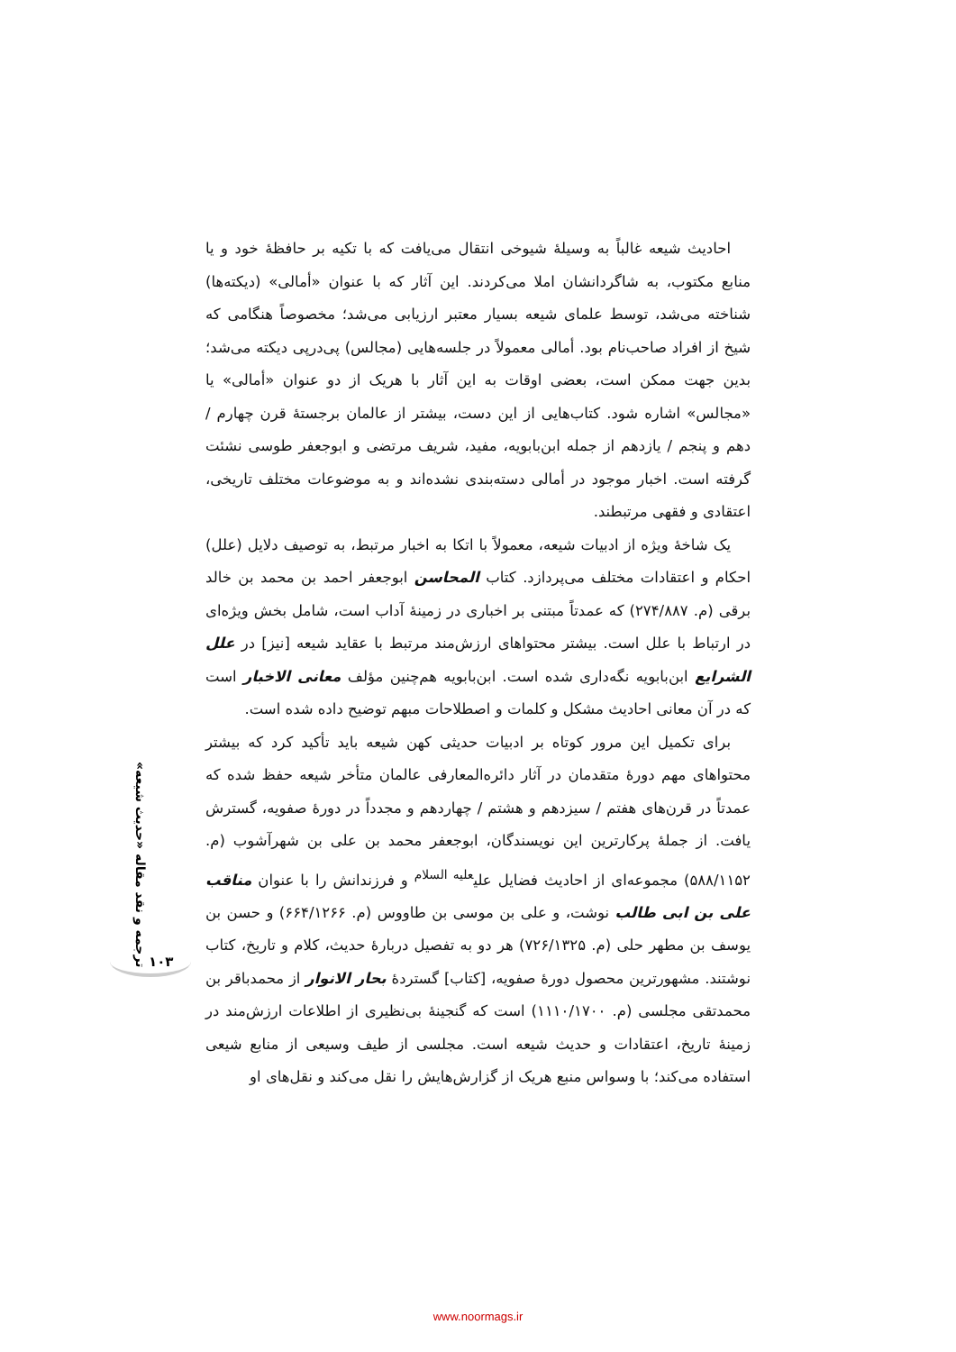احادیث شیعه غالباً به وسیلهٔ شیوخی انتقال می‌یافت که با تکیه بر حافظهٔ خود و یا منابع مکتوب، به شاگردانشان املا می‌کردند. این آثار که با عنوان «أمالی» (دیکته‌ها) شناخته می‌شد، توسط علمای شیعه بسیار معتبر ارزیابی می‌شد؛ مخصوصاً هنگامی که شیخ از افراد صاحب‌نام بود. أمالی معمولاً در جلسه‌هایی (مجالس) پی‌درپی دیکته می‌شد؛ بدین جهت ممکن است، بعضی اوقات به این آثار با هریک از دو عنوان «أمالی» یا «مجالس» اشاره شود. کتاب‌هایی از این دست، بیشتر از عالمان برجستهٔ قرن چهارم / دهم و پنجم / یازدهم از جمله ابن‌بابویه، مفید، شریف مرتضی و ابوجعفر طوسی نشئت گرفته است. اخبار موجود در أمالی دسته‌بندی نشده‌اند و به موضوعات مختلف تاریخی، اعتقادی و فقهی مرتبطند.
یک شاخهٔ ویژه از ادبیات شیعه، معمولاً با اتکا به اخبار مرتبط، به توصیف دلایل (علل) احکام و اعتقادات مختلف می‌پردازد. کتاب المحاسن ابوجعفر احمد بن محمد بن خالد برقی (م. ۲۷۴/۸۸۷) که عمدتاً مبتنی بر اخباری در زمینهٔ آداب است، شامل بخش ویژه‌ای در ارتباط با علل است. بیشتر محتواهای ارزش‌مند مرتبط با عقاید شیعه [نیز] در علل الشرایع ابن‌بابویه نگه‌داری شده است. ابن‌بابویه هم‌چنین مؤلف معانی الاخبار است که در آن معانی احادیث مشکل و کلمات و اصطلاحات مبهم توضیح داده شده است.
برای تکمیل این مرور کوتاه بر ادبیات حدیثی کهن شیعه باید تأکید کرد که بیشتر محتواهای مهم دورهٔ متقدمان در آثار دائره‌المعارفی عالمان متأخر شیعه حفظ شده که عمدتاً در قرن‌های هفتم / سیزدهم و هشتم / چهاردهم و مجدداً در دورهٔ صفویه، گسترش یافت. از جملهٔ پرکارترین این نویسندگان، ابوجعفر محمد بن علی بن شهرآشوب (م. ۵۸۸/۱۱۵۲) مجموعه‌ای از احادیث فضایل علی<sup>علیه السلام</sup> و فرزندانش را با عنوان مناقب علی بن ابی طالب نوشت، و علی بن موسی بن طاووس (م. ۶۶۴/۱۲۶۶) و حسن بن یوسف بن مطهر حلی (م. ۷۲۶/۱۳۲۵) هر دو به تفصیل دربارهٔ حدیث، کلام و تاریخ، کتاب نوشتند. مشهورترین محصول دورهٔ صفویه، [کتاب] گستردهٔ بحار الانوار از محمدباقر بن محمدتقی مجلسی (م. ۱۱۱۰/۱۷۰۰) است که گنجینهٔ بی‌نظیری از اطلاعات ارزش‌مند در زمینهٔ تاریخ، اعتقادات و حدیث شیعه است. مجلسی از طیف وسیعی از منابع شیعی استفاده می‌کند؛ با وسواس منبع هریک از گزارش‌هایش را نقل می‌کند و نقل‌های او
ترجمه و نقد مقاله «حدیث شیعه»
۱۰۳
www.noormags.ir